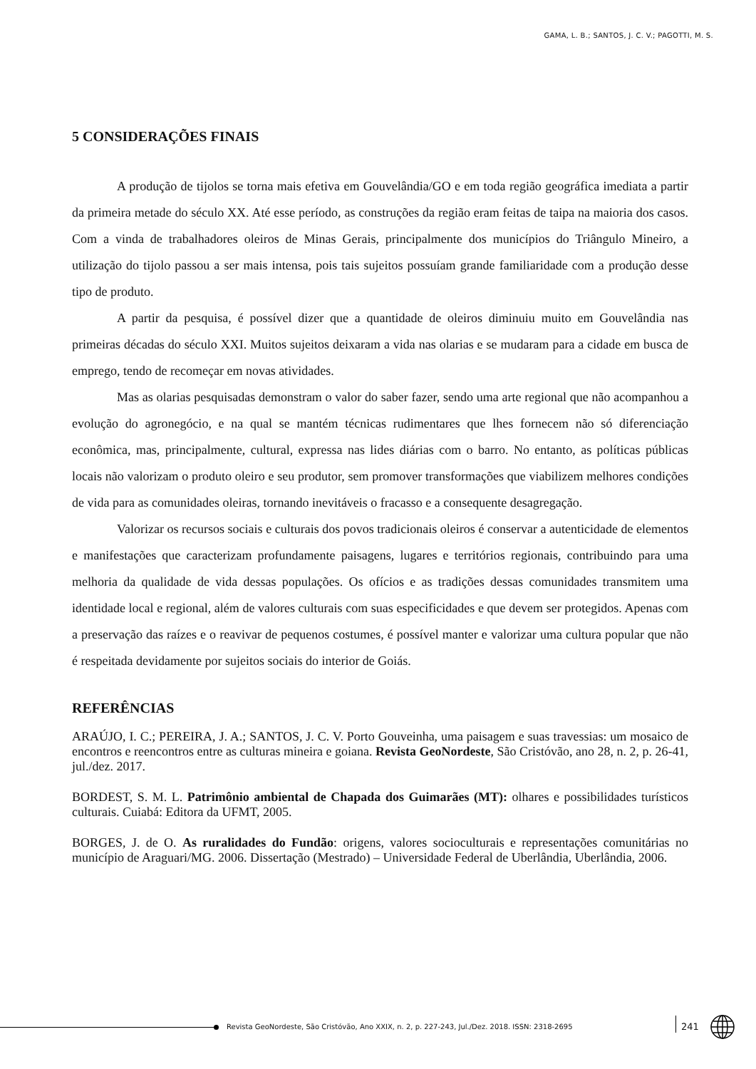GAMA, L. B.; SANTOS, J. C. V.; PAGOTTI, M. S.
5 CONSIDERAÇÕES FINAIS
A produção de tijolos se torna mais efetiva em Gouvelândia/GO e em toda região geográfica imediata a partir da primeira metade do século XX. Até esse período, as construções da região eram feitas de taipa na maioria dos casos. Com a vinda de trabalhadores oleiros de Minas Gerais, principalmente dos municípios do Triângulo Mineiro, a utilização do tijolo passou a ser mais intensa, pois tais sujeitos possuíam grande familiaridade com a produção desse tipo de produto.
A partir da pesquisa, é possível dizer que a quantidade de oleiros diminuiu muito em Gouvelândia nas primeiras décadas do século XXI. Muitos sujeitos deixaram a vida nas olarias e se mudaram para a cidade em busca de emprego, tendo de recomeçar em novas atividades.
Mas as olarias pesquisadas demonstram o valor do saber fazer, sendo uma arte regional que não acompanhou a evolução do agronegócio, e na qual se mantém técnicas rudimentares que lhes fornecem não só diferenciação econômica, mas, principalmente, cultural, expressa nas lides diárias com o barro. No entanto, as políticas públicas locais não valorizam o produto oleiro e seu produtor, sem promover transformações que viabilizem melhores condições de vida para as comunidades oleiras, tornando inevitáveis o fracasso e a consequente desagregação.
Valorizar os recursos sociais e culturais dos povos tradicionais oleiros é conservar a autenticidade de elementos e manifestações que caracterizam profundamente paisagens, lugares e territórios regionais, contribuindo para uma melhoria da qualidade de vida dessas populações. Os ofícios e as tradições dessas comunidades transmitem uma identidade local e regional, além de valores culturais com suas especificidades e que devem ser protegidos. Apenas com a preservação das raízes e o reavivar de pequenos costumes, é possível manter e valorizar uma cultura popular que não é respeitada devidamente por sujeitos sociais do interior de Goiás.
REFERÊNCIAS
ARAÚJO, I. C.; PEREIRA, J. A.; SANTOS, J. C. V. Porto Gouveinha, uma paisagem e suas travessias: um mosaico de encontros e reencontros entre as culturas mineira e goiana. Revista GeoNordeste, São Cristóvão, ano 28, n. 2, p. 26-41, jul./dez. 2017.
BORDEST, S. M. L. Patrimônio ambiental de Chapada dos Guimarães (MT): olhares e possibilidades turísticos culturais. Cuiabá: Editora da UFMT, 2005.
BORGES, J. de O. As ruralidades do Fundão: origens, valores socioculturais e representações comunitárias no município de Araguari/MG. 2006. Dissertação (Mestrado) – Universidade Federal de Uberlândia, Uberlândia, 2006.
Revista GeoNordeste, São Cristóvão, Ano XXIX, n. 2, p. 227-243, Jul./Dez. 2018. ISSN: 2318-2695
241